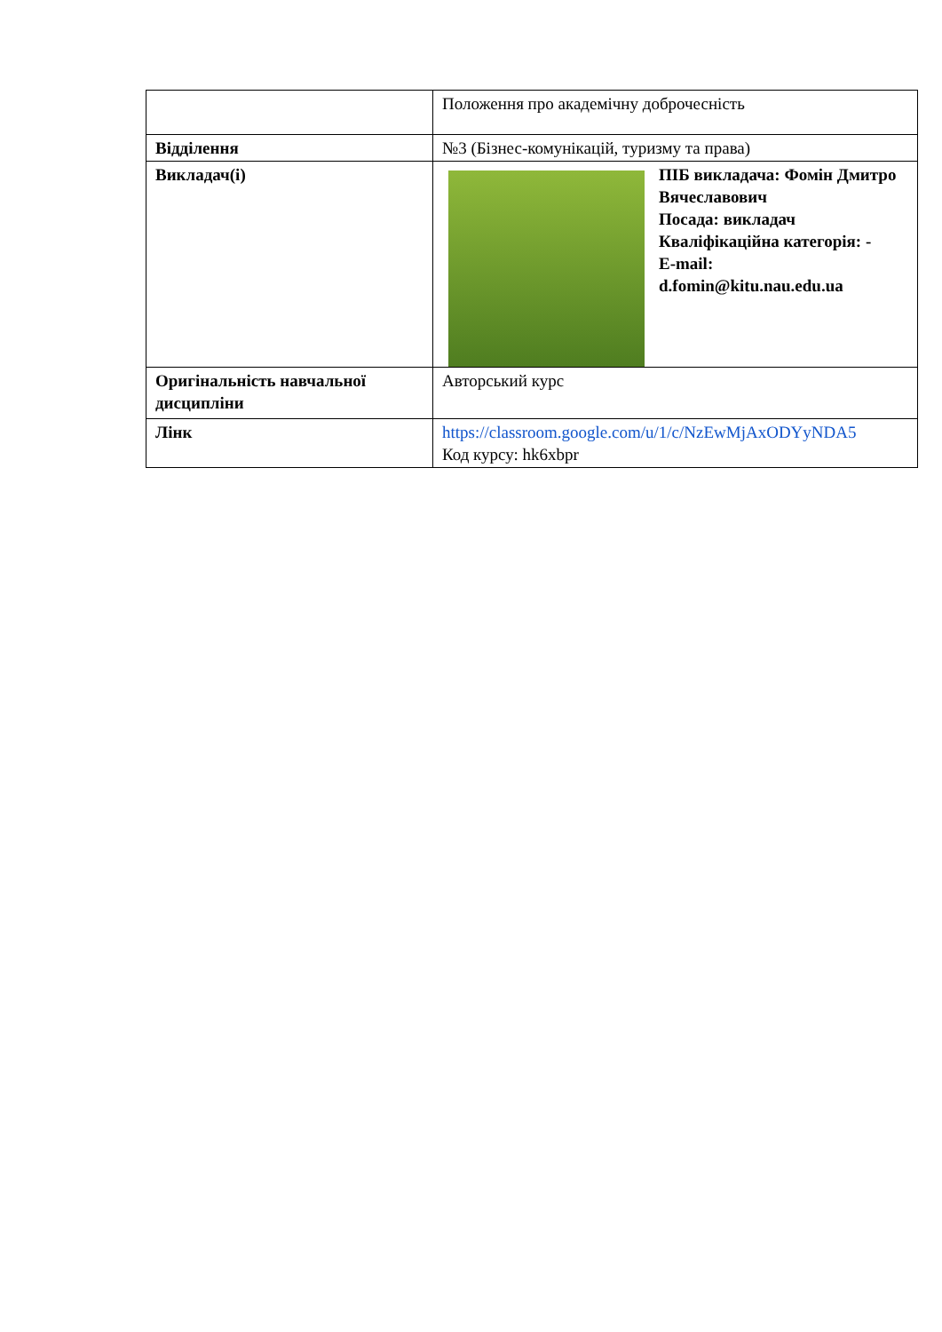| | Положення про академічну доброчесність |
| Відділення | №3 (Бізнес-комунікацій, туризму та права) |
| Викладач(і) | ПІБ викладача: Фомін Дмитро Вячеславович Посада: викладач Кваліфікаційна категорія: - E-mail: d.fomin@kitu.nau.edu.ua |
| Оригінальність навчальної дисципліни | Авторський курс |
| Лінк | https://classroom.google.com/u/1/c/NzEwMjAxODYyNDA5 Код курсу: hk6xbpr |